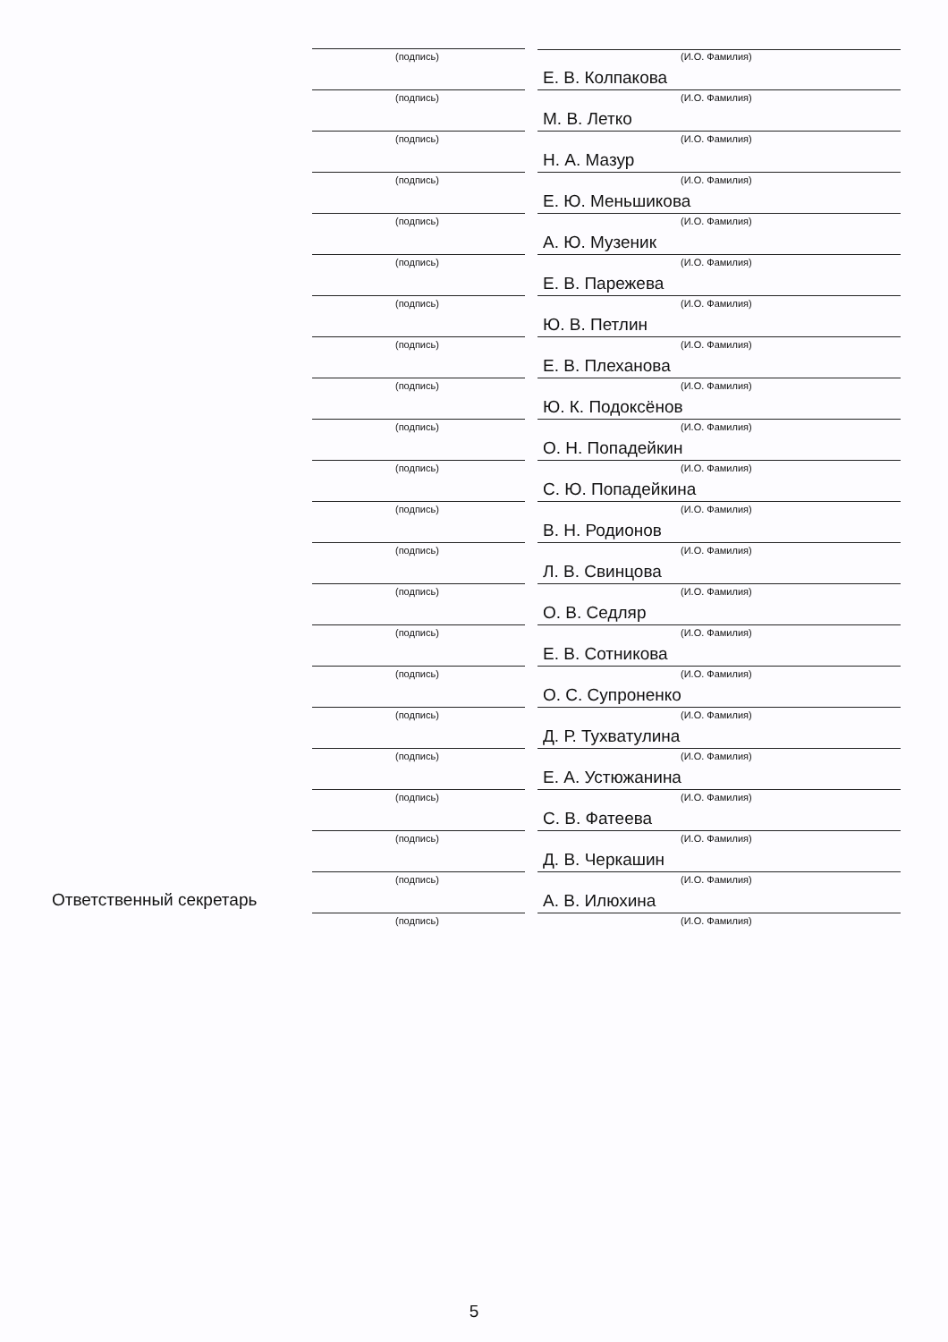(подпись) (И.О. Фамилия)
Е. В. Колпакова
(подпись) (И.О. Фамилия)
М. В. Летко
(подпись) (И.О. Фамилия)
Н. А. Мазур
(подпись) (И.О. Фамилия)
Е. Ю. Меньшикова
(подпись) (И.О. Фамилия)
А. Ю. Музеник
(подпись) (И.О. Фамилия)
Е. В. Парежева
(подпись) (И.О. Фамилия)
Ю. В. Петлин
(подпись) (И.О. Фамилия)
Е. В. Плеханова
(подпись) (И.О. Фамилия)
Ю. К. Подоксёнов
(подпись) (И.О. Фамилия)
О. Н. Попадейкин
(подпись) (И.О. Фамилия)
С. Ю. Попадейкина
(подпись) (И.О. Фамилия)
В. Н. Родионов
(подпись) (И.О. Фамилия)
Л. В. Свинцова
(подпись) (И.О. Фамилия)
О. В. Седляр
(подпись) (И.О. Фамилия)
Е. В. Сотникова
(подпись) (И.О. Фамилия)
О. С. Супроненко
(подпись) (И.О. Фамилия)
Д. Р. Тухватулина
(подпись) (И.О. Фамилия)
Е. А. Устюжанина
(подпись) (И.О. Фамилия)
С. В. Фатеева
(подпись) (И.О. Фамилия)
Д. В. Черкашин
(подпись) (И.О. Фамилия)
Ответственный секретарь А. В. Илюхина
(подпись) (И.О. Фамилия)
5